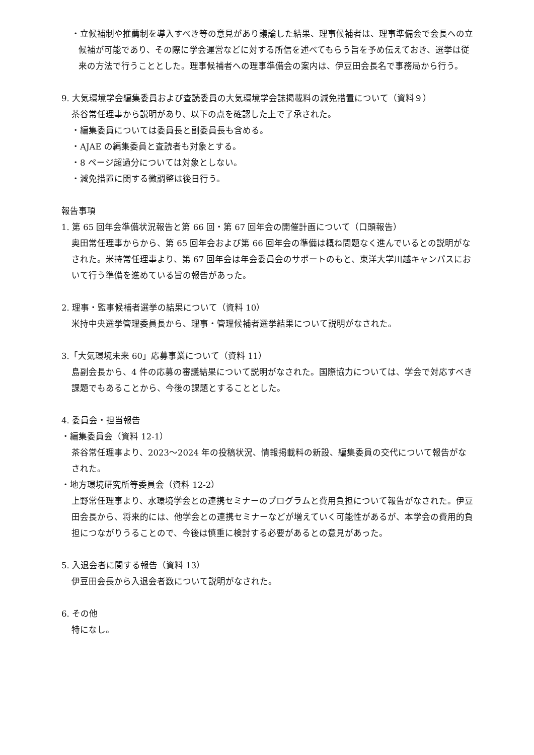・立候補制や推薦制を導入すべき等の意見があり議論した結果、理事候補者は、理事準備会で会長への立候補が可能であり、その際に学会運営などに対する所信を述べてもらう旨を予め伝えておき、選挙は従来の方法で行うこととした。理事候補者への理事準備会の案内は、伊豆田会長名で事務局から行う。
9. 大気環境学会編集委員および査読委員の大気環境学会誌掲載料の減免措置について（資料９）
茶谷常任理事から説明があり、以下の点を確認した上で了承された。
・編集委員については委員長と副委員長も含める。
・AJAE の編集委員と査読者も対象とする。
・8 ページ超過分については対象としない。
・減免措置に関する微調整は後日行う。
報告事項
1. 第 65 回年会準備状況報告と第 66 回・第 67 回年会の開催計画について（口頭報告）
奥田常任理事からから、第 65 回年会および第 66 回年会の準備は概ね問題なく進んでいるとの説明がなされた。米持常任理事より、第 67 回年会は年会委員会のサポートのもと、東洋大学川越キャンパスにおいて行う準備を進めている旨の報告があった。
2. 理事・監事候補者選挙の結果について（資料 10）
米持中央選挙管理委員長から、理事・管理候補者選挙結果について説明がなされた。
3.「大気環境未来 60」応募事業について（資料 11）
島副会長から、4 件の応募の審議結果について説明がなされた。国際協力については、学会で対応すべき課題でもあることから、今後の課題とすることとした。
4. 委員会・担当報告
・編集委員会（資料 12-1）
茶谷常任理事より、2023～2024 年の投稿状況、情報掲載料の新設、編集委員の交代について報告がなされた。
・地方環境研究所等委員会（資料 12-2）
上野常任理事より、水環境学会との連携セミナーのプログラムと費用負担について報告がなされた。伊豆田会長から、将来的には、他学会との連携セミナーなどが増えていく可能性があるが、本学会の費用的負担につながりうることので、今後は慎重に検討する必要があるとの意見があった。
5. 入退会者に関する報告（資料 13）
伊豆田会長から入退会者数について説明がなされた。
6. その他
特になし。